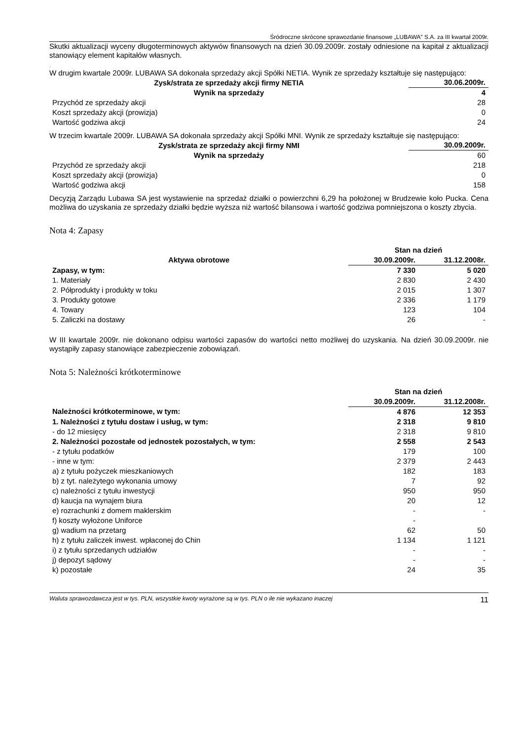Śródroczne skrócone sprawozdanie finansowe „LUBAWA” S.A. za III kwartał 2009r.
Skutki aktualizacji wyceny długoterminowych aktywów finansowych na dzień 30.09.2009r. zostały odniesione na kapitał z aktualizacji stanowiący element kapitałów własnych.
.
W drugim kwartale 2009r. LUBAWA SA dokonała sprzedaży akcji Spółki NETIA. Wynik ze sprzedaży kształtuje się następująco:
| Zysk/strata ze sprzedaży akcji firmy NETIA | 30.06.2009r. |
| --- | --- |
| Wynik na sprzedaży | 4 |
| Przychód ze sprzedaży akcji | 28 |
| Koszt sprzedaży akcji (prowizja) | 0 |
| Wartość godziwa akcji | 24 |
W trzecim kwartale 2009r. LUBAWA SA dokonała sprzedaży akcji Spółki MNI. Wynik ze sprzedaży kształtuje się następująco:
| Zysk/strata ze sprzedaży akcji firmy NMI | 30.09.2009r. |
| --- | --- |
| Wynik na sprzedaży | 60 |
| Przychód ze sprzedaży akcji | 218 |
| Koszt sprzedaży akcji (prowizja) | 0 |
| Wartość godziwa akcji | 158 |
Decyzją Zarządu Lubawa SA jest wystawienie na sprzedaż działki o powierzchni 6,29 ha położonej w Brudzewie koło Pucka. Cena możliwa do uzyskania ze sprzedaży działki będzie wyższa niż wartość bilansowa i wartość godziwa pomniejszona o koszty zbycia.
Nota 4: Zapasy
| | Stan na dzień | |
| --- | --- | --- |
| Aktywa obrotowe | 30.09.2009r. | 31.12.2008r. |
| Zapasy, w tym: | 7 330 | 5 020 |
| 1. Materiały | 2 830 | 2 430 |
| 2. Półprodukty i produkty w toku | 2 015 | 1 307 |
| 3. Produkty gotowe | 2 336 | 1 179 |
| 4. Towary | 123 | 104 |
| 5. Zaliczki na dostawy | 26 | - |
W III kwartale 2009r. nie dokonano odpisu wartości zapasów do wartości netto możliwej do uzyskania. Na dzień 30.09.2009r. nie wystąpiły zapasy stanowiące zabezpieczenie zobowiązań.
Nota 5: Należności krótkoterminowe
| | Stan na dzień | |
| --- | --- | --- |
| | 30.09.2009r. | 31.12.2008r. |
| Należności krótkoterminowe, w tym: | 4 876 | 12 353 |
| 1. Należności z tytułu dostaw i usług, w tym: | 2 318 | 9 810 |
| - do 12 miesięcy | 2 318 | 9 810 |
| 2. Należności pozostałe od jednostek pozostałych, w tym: | 2 558 | 2 543 |
| - z tytułu podatków | 179 | 100 |
| - inne w tym: | 2 379 | 2 443 |
| a) z tytułu pożyczek mieszkaniowych | 182 | 183 |
| b) z tyt. należytego wykonania umowy | 7 | 92 |
| c) należności z tytułu inwestycji | 950 | 950 |
| d) kaucja na wynajem biura | 20 | 12 |
| e) rozrachunki z domem maklerskim | - | - |
| f) koszty wyłożone Uniforce | - | |
| g) wadium na przetarg | 62 | 50 |
| h) z tytułu zaliczek inwest. wpłaconej do Chin | 1 134 | 1 121 |
| i) z tytułu sprzedanych udziałów | - | - |
| j) depozyt sądowy | - | - |
| k) pozostałe | 24 | 35 |
Waluta sprawozdawcza jest w tys. PLN, wszystkie kwoty wyrażone są w tys. PLN o ile nie wykazano inaczej 11